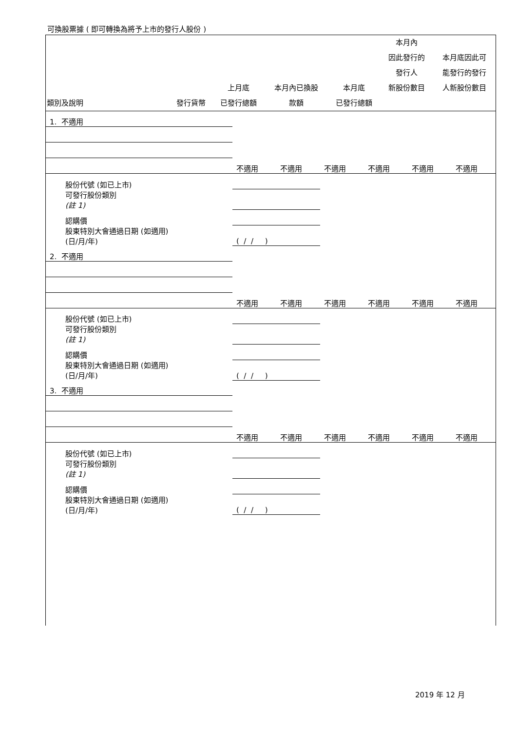可換股票據 ( 即可轉換為將予上市的發行人股份 )
| 類別及說明 | 發行貨幣 | 上月底 已發行總額 | 本月內已換股 款額 | 本月底 已發行總額 | 本月內 因此發行的 發行人 新股份數目 | 本月底因此可 能發行的發行 人新股份數目 |
| --- | --- | --- | --- | --- | --- | --- |
| 1. 不適用 | | | | | | |
| | 不適用 | 不適用 | 不適用 | 不適用 | 不適用 | 不適用 |
| 股份代號 (如已上市) | | | | | | |
| 可發行股份類別 (註 1) | | | | | | |
| 認購價 | | | | | | |
| 股東特別大會通過日期 (如適用) (日/月/年) | ( / / ) | | | | | |
| 2. 不適用 | | | | | | |
| | 不適用 | 不適用 | 不適用 | 不適用 | 不適用 | 不適用 |
| 股份代號 (如已上市) | | | | | | |
| 可發行股份類別 (註 1) | | | | | | |
| 認購價 | | | | | | |
| 股東特別大會通過日期 (如適用) (日/月/年) | ( / / ) | | | | | |
| 3. 不適用 | | | | | | |
| | 不適用 | 不適用 | 不適用 | 不適用 | 不適用 | 不適用 |
| 股份代號 (如已上市) | | | | | | |
| 可發行股份類別 (註 1) | | | | | | |
| 認購價 | | | | | | |
| 股東特別大會通過日期 (如適用) (日/月/年) | ( / / ) | | | | | |
2019 年 12 月